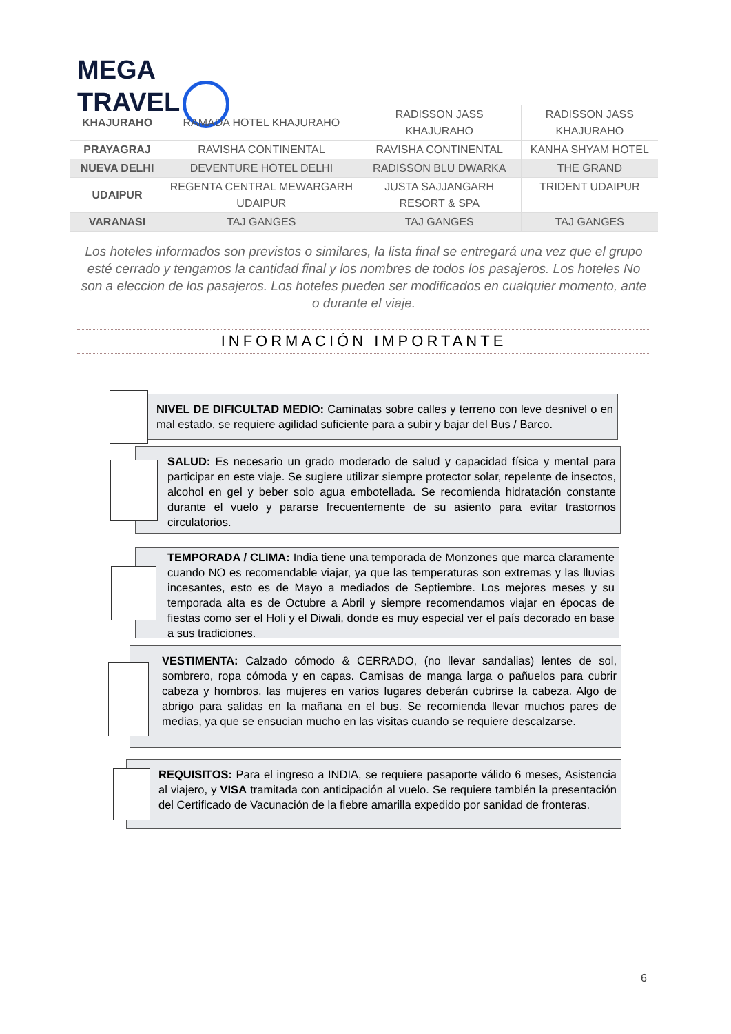MEGA
TRAVEL
| KHAJURAHO | RAMADA HOTEL KHAJURAHO | RADISSON JASS KHAJURAHO | RADISSON JASS KHAJURAHO |
| PRAYAGRAJ | RAVISHA CONTINENTAL | RAVISHA CONTINENTAL | KANHA SHYAM HOTEL |
| NUEVA DELHI | DEVENTURE HOTEL DELHI | RADISSON BLU DWARKA | THE GRAND |
| UDAIPUR | REGENTA CENTRAL MEWARGARH UDAIPUR | JUSTA SAJJANGARH RESORT & SPA | TRIDENT UDAIPUR |
| VARANASI | TAJ GANGES | TAJ GANGES | TAJ GANGES |
Los hoteles informados son previstos o similares, la lista final se entregará una vez que el grupo esté cerrado y tengamos la cantidad final y los nombres de todos los pasajeros. Los hoteles No son a eleccion de los pasajeros. Los hoteles pueden ser modificados en cualquier momento, ante o durante el viaje.
INFORMACIÓN IMPORTANTE
NIVEL DE DIFICULTAD MEDIO: Caminatas sobre calles y terreno con leve desnivel o en mal estado, se requiere agilidad suficiente para a subir y bajar del Bus / Barco.
SALUD: Es necesario un grado moderado de salud y capacidad física y mental para participar en este viaje. Se sugiere utilizar siempre protector solar, repelente de insectos, alcohol en gel y beber solo agua embotellada. Se recomienda hidratación constante durante el vuelo y pararse frecuentemente de su asiento para evitar trastornos circulatorios.
TEMPORADA / CLIMA: India tiene una temporada de Monzones que marca claramente cuando NO es recomendable viajar, ya que las temperaturas son extremas y las lluvias incesantes, esto es de Mayo a mediados de Septiembre. Los mejores meses y su temporada alta es de Octubre a Abril y siempre recomendamos viajar en épocas de fiestas como ser el Holi y el Diwali, donde es muy especial ver el país decorado en base a sus tradiciones.
VESTIMENTA: Calzado cómodo & CERRADO, (no llevar sandalias) lentes de sol, sombrero, ropa cómoda y en capas. Camisas de manga larga o pañuelos para cubrir cabeza y hombros, las mujeres en varios lugares deberán cubrirse la cabeza. Algo de abrigo para salidas en la mañana en el bus. Se recomienda llevar muchos pares de medias, ya que se ensucian mucho en las visitas cuando se requiere descalzarse.
REQUISITOS: Para el ingreso a INDIA, se requiere pasaporte válido 6 meses, Asistencia al viajero, y VISA tramitada con anticipación al vuelo. Se requiere también la presentación del Certificado de Vacunación de la fiebre amarilla expedido por sanidad de fronteras.
6